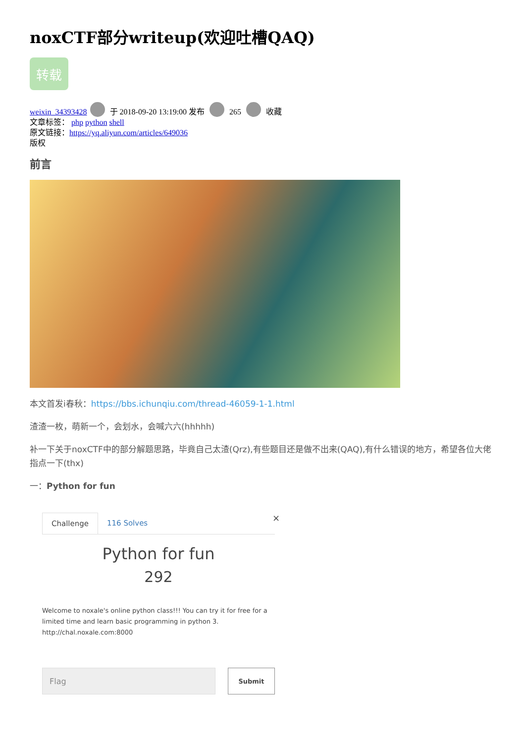noxCTF部分writeup(欢迎吐槽QAQ)
转载
weixin_34393428 于 2018-09-20 13:19:00 发布 265 收藏
文章标签： php python shell
原文链接：https://yq.aliyun.com/articles/649036
版权
前言
本文首发i春秋：https://bbs.ichunqiu.com/thread-46059-1-1.html
渣渣一枚，萌新一个，会划水，会喊六六(hhhhh)
补一下关于noxCTF中的部分解题思路，毕竟自己太渣(Qrz),有些题目还是做不出来(QAQ),有什么错误的地方，希望各位大佬指点一下(thx)
一：Python for fun
Challenge 116 Solves
×
Python for fun
292
Welcome to noxale's online python class!!! You can try it for free for a limited time and learn basic programming in python 3.
http://chal.noxale.com:8000
Flag
Submit